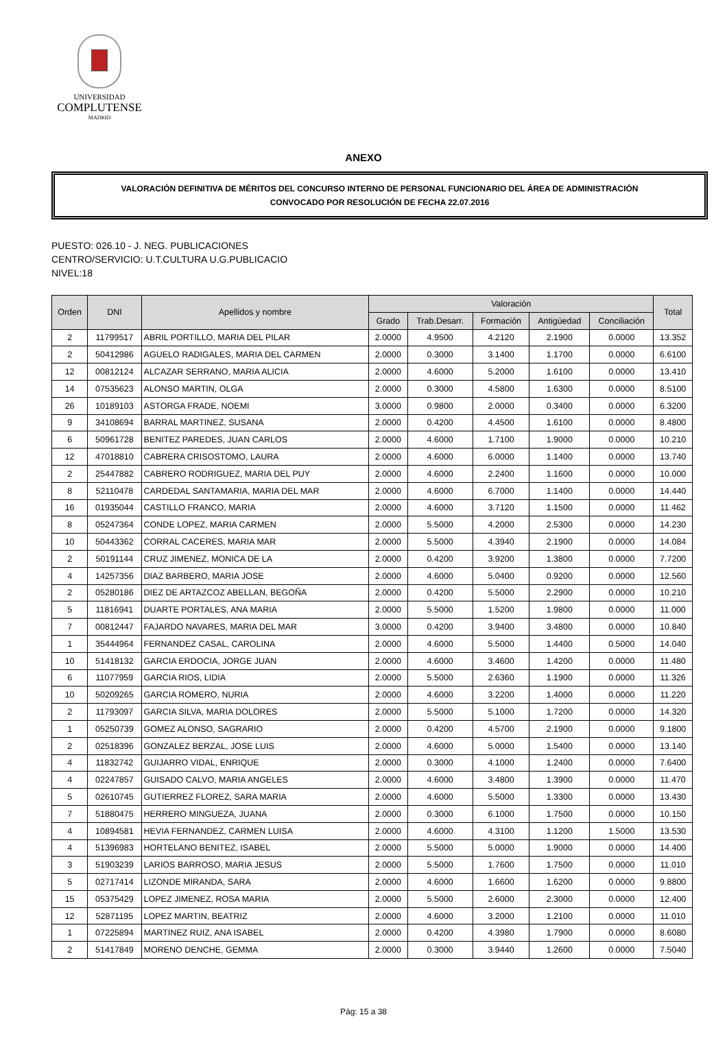UNIVERSIDAD
COMPLUTENSE
MADRID
ANEXO
VALORACIÓN DEFINITIVA DE MÉRITOS DEL CONCURSO INTERNO DE PERSONAL FUNCIONARIO DEL ÁREA DE ADMINISTRACIÓN
CONVOCADO POR RESOLUCIÓN DE FECHA 22.07.2016
PUESTO: 026.10 - J. NEG. PUBLICACIONES
CENTRO/SERVICIO: U.T.CULTURA U.G.PUBLICACIO
NIVEL:18
| Orden | DNI | Apellidos y nombre | Valoración | | | | | Total |
| --- | --- | --- | --- | --- | --- | --- | --- | --- |
| | | | Grado | Trab.Desarr. | Formación | Antigüedad | Conciliación | |
| 2 | 11799517 | ABRIL PORTILLO, MARIA DEL PILAR | 2.0000 | 4.9500 | 4.2120 | 2.1900 | 0.0000 | 13.352 |
| 2 | 50412986 | AGUELO RADIGALES, MARIA DEL CARMEN | 2.0000 | 0.3000 | 3.1400 | 1.1700 | 0.0000 | 6.6100 |
| 12 | 00812124 | ALCAZAR SERRANO, MARIA ALICIA | 2.0000 | 4.6000 | 5.2000 | 1.6100 | 0.0000 | 13.410 |
| 14 | 07535623 | ALONSO MARTIN, OLGA | 2.0000 | 0.3000 | 4.5800 | 1.6300 | 0.0000 | 8.5100 |
| 26 | 10189103 | ASTORGA FRADE, NOEMI | 3.0000 | 0.9800 | 2.0000 | 0.3400 | 0.0000 | 6.3200 |
| 9 | 34108694 | BARRAL MARTINEZ, SUSANA | 2.0000 | 0.4200 | 4.4500 | 1.6100 | 0.0000 | 8.4800 |
| 6 | 50961728 | BENITEZ PAREDES, JUAN CARLOS | 2.0000 | 4.6000 | 1.7100 | 1.9000 | 0.0000 | 10.210 |
| 12 | 47018810 | CABRERA CRISOSTOMO, LAURA | 2.0000 | 4.6000 | 6.0000 | 1.1400 | 0.0000 | 13.740 |
| 2 | 25447882 | CABRERO RODRIGUEZ, MARIA DEL PUY | 2.0000 | 4.6000 | 2.2400 | 1.1600 | 0.0000 | 10.000 |
| 8 | 52110478 | CARDEDAL SANTAMARIA, MARIA DEL MAR | 2.0000 | 4.6000 | 6.7000 | 1.1400 | 0.0000 | 14.440 |
| 16 | 01935044 | CASTILLO FRANCO, MARIA | 2.0000 | 4.6000 | 3.7120 | 1.1500 | 0.0000 | 11.462 |
| 8 | 05247364 | CONDE LOPEZ, MARIA CARMEN | 2.0000 | 5.5000 | 4.2000 | 2.5300 | 0.0000 | 14.230 |
| 10 | 50443362 | CORRAL CACERES, MARIA MAR | 2.0000 | 5.5000 | 4.3940 | 2.1900 | 0.0000 | 14.084 |
| 2 | 50191144 | CRUZ JIMENEZ, MONICA DE LA | 2.0000 | 0.4200 | 3.9200 | 1.3800 | 0.0000 | 7.7200 |
| 4 | 14257356 | DIAZ BARBERO, MARIA JOSE | 2.0000 | 4.6000 | 5.0400 | 0.9200 | 0.0000 | 12.560 |
| 2 | 05280186 | DIEZ DE ARTAZCOZ ABELLAN, BEGOÑA | 2.0000 | 0.4200 | 5.5000 | 2.2900 | 0.0000 | 10.210 |
| 5 | 11816941 | DUARTE PORTALES, ANA MARIA | 2.0000 | 5.5000 | 1.5200 | 1.9800 | 0.0000 | 11.000 |
| 7 | 00812447 | FAJARDO NAVARES, MARIA DEL MAR | 3.0000 | 0.4200 | 3.9400 | 3.4800 | 0.0000 | 10.840 |
| 1 | 35444964 | FERNANDEZ CASAL, CAROLINA | 2.0000 | 4.6000 | 5.5000 | 1.4400 | 0.5000 | 14.040 |
| 10 | 51418132 | GARCIA ERDOCIA, JORGE JUAN | 2.0000 | 4.6000 | 3.4600 | 1.4200 | 0.0000 | 11.480 |
| 6 | 11077959 | GARCIA RIOS, LIDIA | 2.0000 | 5.5000 | 2.6360 | 1.1900 | 0.0000 | 11.326 |
| 10 | 50209265 | GARCIA ROMERO, NURIA | 2.0000 | 4.6000 | 3.2200 | 1.4000 | 0.0000 | 11.220 |
| 2 | 11793097 | GARCIA SILVA, MARIA DOLORES | 2.0000 | 5.5000 | 5.1000 | 1.7200 | 0.0000 | 14.320 |
| 1 | 05250739 | GOMEZ ALONSO, SAGRARIO | 2.0000 | 0.4200 | 4.5700 | 2.1900 | 0.0000 | 9.1800 |
| 2 | 02518396 | GONZALEZ BERZAL, JOSE LUIS | 2.0000 | 4.6000 | 5.0000 | 1.5400 | 0.0000 | 13.140 |
| 4 | 11832742 | GUIJARRO VIDAL, ENRIQUE | 2.0000 | 0.3000 | 4.1000 | 1.2400 | 0.0000 | 7.6400 |
| 4 | 02247857 | GUISADO CALVO, MARIA ANGELES | 2.0000 | 4.6000 | 3.4800 | 1.3900 | 0.0000 | 11.470 |
| 5 | 02610745 | GUTIERREZ FLOREZ, SARA MARIA | 2.0000 | 4.6000 | 5.5000 | 1.3300 | 0.0000 | 13.430 |
| 7 | 51880475 | HERRERO MINGUEZA, JUANA | 2.0000 | 0.3000 | 6.1000 | 1.7500 | 0.0000 | 10.150 |
| 4 | 10894581 | HEVIA FERNANDEZ, CARMEN LUISA | 2.0000 | 4.6000 | 4.3100 | 1.1200 | 1.5000 | 13.530 |
| 4 | 51396983 | HORTELANO BENITEZ, ISABEL | 2.0000 | 5.5000 | 5.0000 | 1.9000 | 0.0000 | 14.400 |
| 3 | 51903239 | LARIOS BARROSO, MARIA JESUS | 2.0000 | 5.5000 | 1.7600 | 1.7500 | 0.0000 | 11.010 |
| 5 | 02717414 | LIZONDE MIRANDA, SARA | 2.0000 | 4.6000 | 1.6600 | 1.6200 | 0.0000 | 9.8800 |
| 15 | 05375429 | LOPEZ JIMENEZ, ROSA MARIA | 2.0000 | 5.5000 | 2.6000 | 2.3000 | 0.0000 | 12.400 |
| 12 | 52871195 | LOPEZ MARTIN, BEATRIZ | 2.0000 | 4.6000 | 3.2000 | 1.2100 | 0.0000 | 11.010 |
| 1 | 07225894 | MARTINEZ RUIZ, ANA ISABEL | 2.0000 | 0.4200 | 4.3980 | 1.7900 | 0.0000 | 8.6080 |
| 2 | 51417849 | MORENO DENCHE, GEMMA | 2.0000 | 0.3000 | 3.9440 | 1.2600 | 0.0000 | 7.5040 |
Pág: 15 a 38